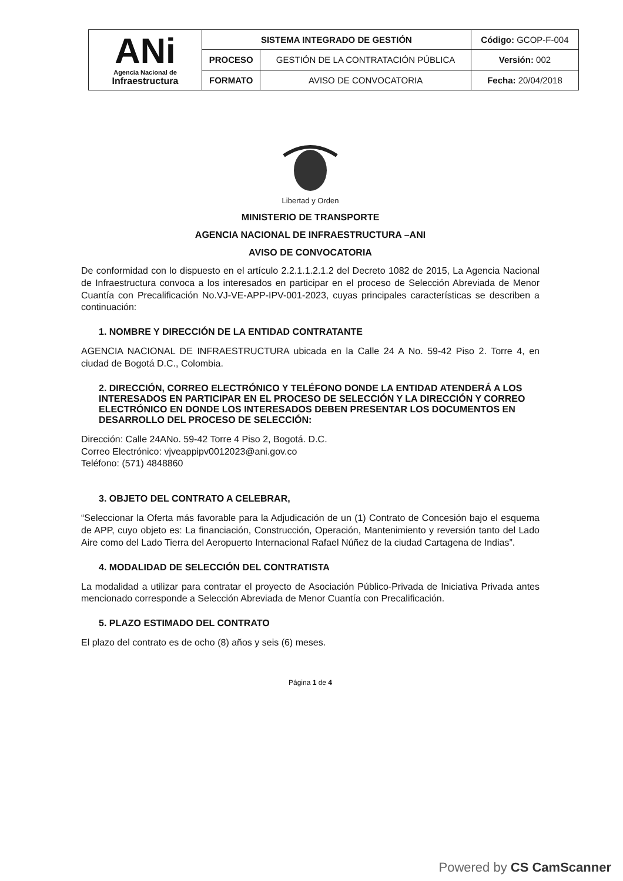| ANi Agencia Nacional de Infraestructura | SISTEMA INTEGRADO DE GESTIÓN | | Código: GCOP-F-004 |
| | PROCESO | GESTIÓN DE LA CONTRATACIÓN PÚBLICA | Versión: 002 |
| | FORMATO | AVISO DE CONVOCATORIA | Fecha: 20/04/2018 |
Libertad y Orden
MINISTERIO DE TRANSPORTE
AGENCIA NACIONAL DE INFRAESTRUCTURA –ANI
AVISO DE CONVOCATORIA
De conformidad con lo dispuesto en el artículo 2.2.1.1.2.1.2 del Decreto 1082 de 2015, La Agencia Nacional de Infraestructura convoca a los interesados en participar en el proceso de Selección Abreviada de Menor Cuantía con Precalificación No.VJ-VE-APP-IPV-001-2023, cuyas principales características se describen a continuación:
1. NOMBRE Y DIRECCIÓN DE LA ENTIDAD CONTRATANTE
AGENCIA NACIONAL DE INFRAESTRUCTURA ubicada en la Calle 24 A No. 59-42 Piso 2. Torre 4, en ciudad de Bogotá D.C., Colombia.
2. DIRECCIÓN, CORREO ELECTRÓNICO Y TELÉFONO DONDE LA ENTIDAD ATENDERÁ A LOS INTERESADOS EN PARTICIPAR EN EL PROCESO DE SELECCIÓN Y LA DIRECCIÓN Y CORREO ELECTRÓNICO EN DONDE LOS INTERESADOS DEBEN PRESENTAR LOS DOCUMENTOS EN DESARROLLO DEL PROCESO DE SELECCIÓN:
Dirección: Calle 24ANo. 59-42 Torre 4 Piso 2, Bogotá. D.C.
Correo Electrónico: vjveappipv0012023@ani.gov.co
Teléfono: (571) 4848860
3. OBJETO DEL CONTRATO A CELEBRAR,
“Seleccionar la Oferta más favorable para la Adjudicación de un (1) Contrato de Concesión bajo el esquema de APP, cuyo objeto es: La financiación, Construcción, Operación, Mantenimiento y reversión tanto del Lado Aire como del Lado Tierra del Aeropuerto Internacional Rafael Núñez de la ciudad Cartagena de Indias”.
4. MODALIDAD DE SELECCIÓN DEL CONTRATISTA
La modalidad a utilizar para contratar el proyecto de Asociación Público-Privada de Iniciativa Privada antes mencionado corresponde a Selección Abreviada de Menor Cuantía con Precalificación.
5. PLAZO ESTIMADO DEL CONTRATO
El plazo del contrato es de ocho (8) años y seis (6) meses.
Página 1 de 4
Powered by CS CamScanner